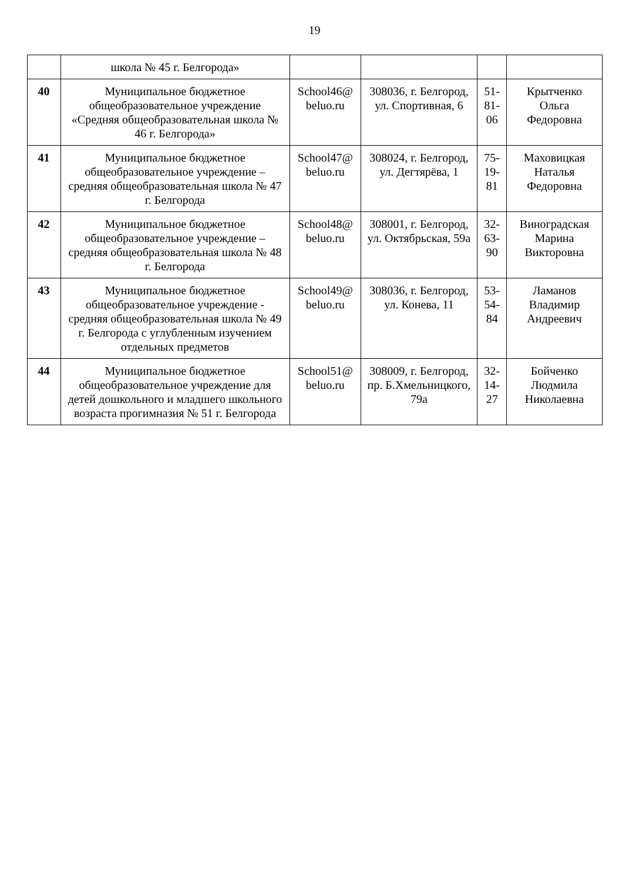19
| | школа № 45 г. Белгорода» | | | | |
| 40 | Муниципальное бюджетное общеобразовательное учреждение «Средняя общеобразовательная школа № 46 г. Белгорода» | School46@ beluo.ru | 308036, г. Белгород, ул. Спортивная, 6 | 51-81-06 | Крытченко Ольга Федоровна |
| 41 | Муниципальное бюджетное общеобразовательное учреждение – средняя общеобразовательная школа № 47 г. Белгорода | School47@ beluo.ru | 308024, г. Белгород, ул. Дегтярёва, 1 | 75-19-81 | Маховицкая Наталья Федоровна |
| 42 | Муниципальное бюджетное общеобразовательное учреждение – средняя общеобразовательная школа № 48 г. Белгорода | School48@ beluo.ru | 308001, г. Белгород, ул. Октябрьская, 59а | 32-63-90 | Виноградская Марина Викторовна |
| 43 | Муниципальное бюджетное общеобразовательное учреждение - средняя общеобразовательная школа № 49 г. Белгорода с углубленным изучением отдельных предметов | School49@ beluo.ru | 308036, г. Белгород, ул. Конева, 11 | 53-54-84 | Ламанов Владимир Андреевич |
| 44 | Муниципальное бюджетное общеобразовательное учреждение для детей дошкольного и младшего школьного возраста прогимназия № 51 г. Белгорода | School51@ beluo.ru | 308009, г. Белгород, пр. Б.Хмельницкого, 79а | 32-14-27 | Бойченко Людмила Николаевна |